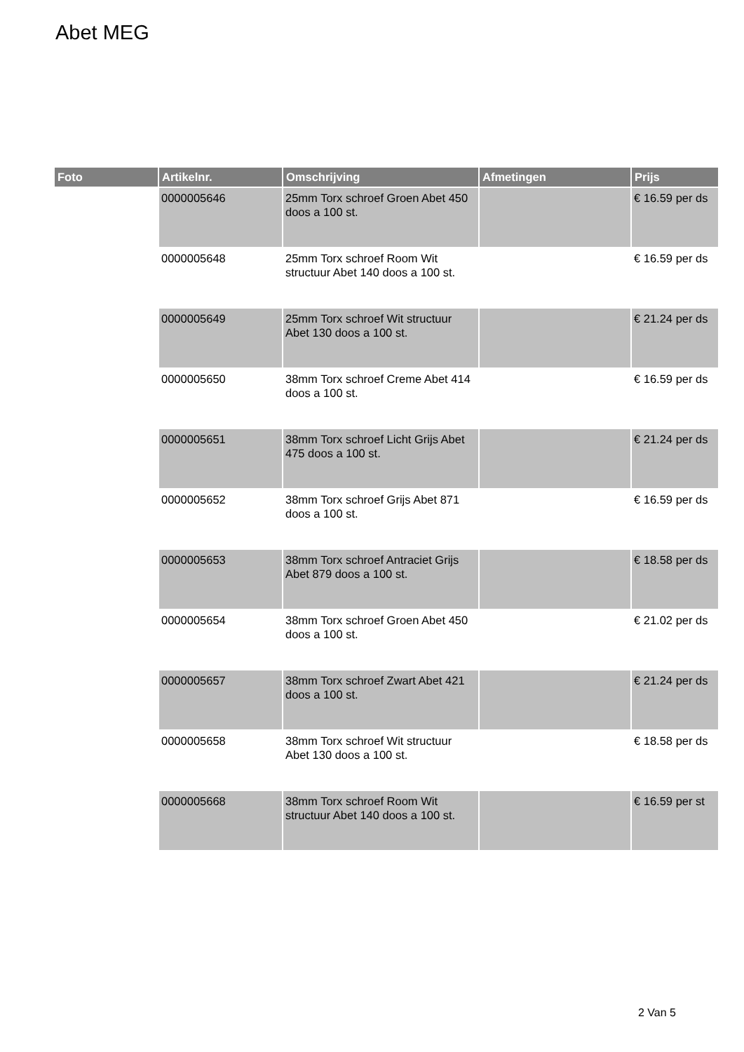Abet MEG
| Foto | Artikelnr. | Omschrijving | Afmetingen | Prijs |
| --- | --- | --- | --- | --- |
| | 0000005646 | 25mm Torx schroef Groen Abet 450 doos a 100 st. | | € 16.59 per ds |
| | 0000005648 | 25mm Torx schroef Room Wit structuur Abet 140 doos a 100 st. | | € 16.59 per ds |
| | 0000005649 | 25mm Torx schroef Wit structuur Abet 130 doos a 100 st. | | € 21.24 per ds |
| | 0000005650 | 38mm Torx schroef Creme Abet 414 doos a 100 st. | | € 16.59 per ds |
| | 0000005651 | 38mm Torx schroef Licht Grijs Abet 475 doos a 100 st. | | € 21.24 per ds |
| | 0000005652 | 38mm Torx schroef Grijs Abet 871 doos a 100 st. | | € 16.59 per ds |
| | 0000005653 | 38mm Torx schroef Antraciet Grijs Abet 879 doos a 100 st. | | € 18.58 per ds |
| | 0000005654 | 38mm Torx schroef Groen Abet 450 doos a 100 st. | | € 21.02 per ds |
| | 0000005657 | 38mm Torx schroef Zwart Abet 421 doos a 100 st. | | € 21.24 per ds |
| | 0000005658 | 38mm Torx schroef Wit structuur Abet 130 doos a 100 st. | | € 18.58 per ds |
| | 0000005668 | 38mm Torx schroef Room Wit structuur Abet 140 doos a 100 st. | | € 16.59 per st |
2 Van 5